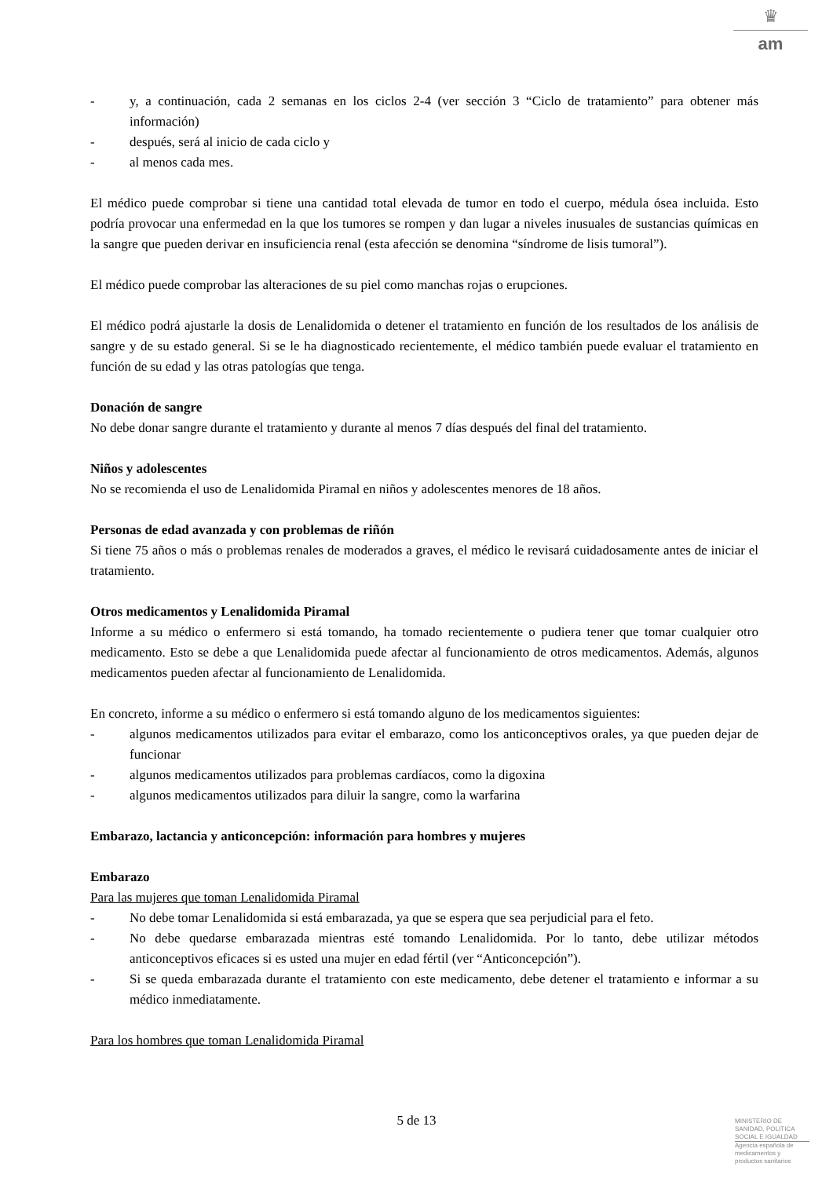♛
am
- y, a continuación, cada 2 semanas en los ciclos 2-4 (ver sección 3 “Ciclo de tratamiento” para obtener más información)
- después, será al inicio de cada ciclo y
- al menos cada mes.
El médico puede comprobar si tiene una cantidad total elevada de tumor en todo el cuerpo, médula ósea incluida. Esto podría provocar una enfermedad en la que los tumores se rompen y dan lugar a niveles inusuales de sustancias químicas en la sangre que pueden derivar en insuficiencia renal (esta afección se denomina “síndrome de lisis tumoral”).
El médico puede comprobar las alteraciones de su piel como manchas rojas o erupciones.
El médico podrá ajustarle la dosis de Lenalidomida o detener el tratamiento en función de los resultados de los análisis de sangre y de su estado general. Si se le ha diagnosticado recientemente, el médico también puede evaluar el tratamiento en función de su edad y las otras patologías que tenga.
Donación de sangre
No debe donar sangre durante el tratamiento y durante al menos 7 días después del final del tratamiento.
Niños y adolescentes
No se recomienda el uso de Lenalidomida Piramal en niños y adolescentes menores de 18 años.
Personas de edad avanzada y con problemas de riñón
Si tiene 75 años o más o problemas renales de moderados a graves, el médico le revisará cuidadosamente antes de iniciar el tratamiento.
Otros medicamentos y Lenalidomida Piramal
Informe a su médico o enfermero si está tomando, ha tomado recientemente o pudiera tener que tomar cualquier otro medicamento. Esto se debe a que Lenalidomida puede afectar al funcionamiento de otros medicamentos. Además, algunos medicamentos pueden afectar al funcionamiento de Lenalidomida.
En concreto, informe a su médico o enfermero si está tomando alguno de los medicamentos siguientes:
- algunos medicamentos utilizados para evitar el embarazo, como los anticonceptivos orales, ya que pueden dejar de funcionar
- algunos medicamentos utilizados para problemas cardíacos, como la digoxina
- algunos medicamentos utilizados para diluir la sangre, como la warfarina
Embarazo, lactancia y anticoncepción: información para hombres y mujeres
Embarazo
Para las mujeres que toman Lenalidomida Piramal
- No debe tomar Lenalidomida si está embarazada, ya que se espera que sea perjudicial para el feto.
- No debe quedarse embarazada mientras esté tomando Lenalidomida. Por lo tanto, debe utilizar métodos anticonceptivos eficaces si es usted una mujer en edad fértil (ver “Anticoncepción”).
- Si se queda embarazada durante el tratamiento con este medicamento, debe detener el tratamiento e informar a su médico inmediatamente.
Para los hombres que toman Lenalidomida Piramal
5 de 13
MINISTERIO DE
SANIDAD, POLITICA
SOCIAL E IGUALDAD
Agencia española de
medicamentos y
productos sanitarios